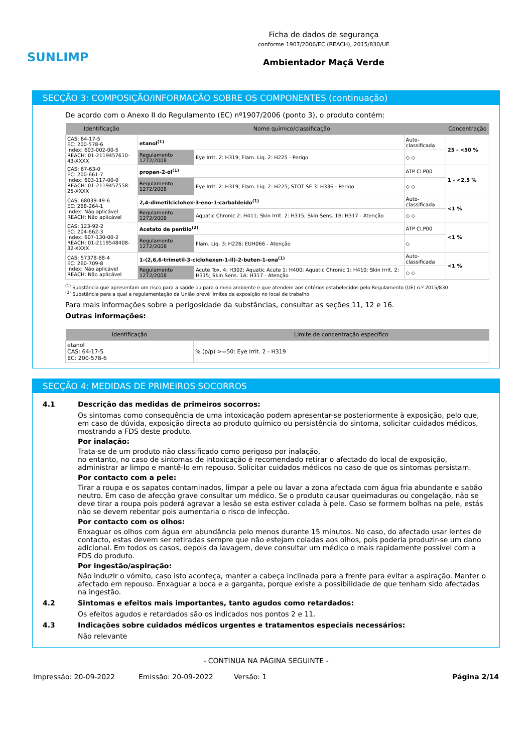SUNLIMP
Ficha de dados de segurança
conforme 1907/2006/EC (REACH), 2015/830/UE
Ambientador Maçã Verde
SECÇÃO 3: COMPOSIÇÃO/INFORMAÇÃO SOBRE OS COMPONENTES (continuação)
De acordo com o Anexo II do Regulamento (EC) nº1907/2006 (ponto 3), o produto contém:
| Identificação | Nome químico/classificação | | | Concentração |
| --- | --- | --- | --- | --- |
| CAS: 64-17-5 EC: 200-578-6 Index: 603-002-00-5 REACH: 01-2119457610-43-XXXX | etanol<sup>(1)</sup> | | Auto-classificada | 25 - <50 % |
| | Regulamento 1272/2008 | Eye Irrit. 2: H319; Flam. Liq. 2: H225 - Perigo | ◇ ◇ | |
| CAS: 67-63-0 EC: 200-661-7 Index: 603-117-00-0 REACH: 01-2119457558-25-XXXX | propan-2-ol<sup>(1)</sup> | | ATP CLP00 | 1 - <2,5 % |
| | Regulamento 1272/2008 | Eye Irrit. 2: H319; Flam. Liq. 2: H225; STOT SE 3: H336 - Perigo | ◇ ◇ | |
| CAS: 68039-49-6 EC: 268-264-1 Index: Não aplicável REACH: Não aplicável | 2,4-dimetilciclohex-3-eno-1-carbaldeido<sup>(1)</sup> | | Auto-classificada | <1 % |
| | Regulamento 1272/2008 | Aquatic Chronic 2: H411; Skin Irrit. 2: H315; Skin Sens. 1B: H317 - Atenção | ◇ ◇ | |
| CAS: 123-92-2 EC: 204-662-3 Index: 607-130-00-2 REACH: 01-2119548408-32-XXXX | Acetato de pentilo<sup>(2)</sup> | | ATP CLP00 | <1 % |
| | Regulamento 1272/2008 | Flam. Liq. 3: H226; EUH066 - Atenção | ◇ | |
| CAS: 57378-68-4 EC: 260-709-8 Index: Não aplicável REACH: Não aplicável | 1-(2,6,6-trimetil-3-ciclohexen-1-il)-2-buten-1-ona<sup>(1)</sup> | | Auto-classificada | <1 % |
| | Regulamento 1272/2008 | Acute Tox. 4: H302; Aquatic Acute 1: H400; Aquatic Chronic 1: H410; Skin Irrit. 2: H315; Skin Sens. 1A: H317 - Atenção | ◇ ◇ | |
<sup>(1)</sup> Substância que apresentam um risco para a saúde ou para o meio ambiente e que atendem aos critérios estabelecidos pelo Regulamento (UE) n.º 2015/830
<sup>(2)</sup> Substância para a qual a regulamentação da União prevê limites de exposição no local de trabalho
Para mais informações sobre a perigosidade da substâncias, consultar as seções 11, 12 e 16.
Outras informações:
| Identificação | Limite de concentração específico |
| --- | --- |
| etanol CAS: 64-17-5 EC: 200-578-6 | % (p/p) >=50: Eye Irrit. 2 - H319 |
SECÇÃO 4: MEDIDAS DE PRIMEIROS SOCORROS
4.1 Descrição das medidas de primeiros socorros:
Os sintomas como consequência de uma intoxicação podem apresentar-se posteriormente à exposição, pelo que, em caso de dúvida, exposição directa ao produto químico ou persistência do sintoma, solicitar cuidados médicos, mostrando a FDS deste produto.
Por inalação:
Trata-se de um produto não classificado como perigoso por inalação,
no entanto, no caso de sintomas de intoxicação é recomendado retirar o afectado do local de exposição, administrar ar limpo e mantê-lo em repouso. Solicitar cuidados médicos no caso de que os sintomas persistam.
Por contacto com a pele:
Tirar a roupa e os sapatos contaminados, limpar a pele ou lavar a zona afectada com água fria abundante e sabão neutro. Em caso de afecção grave consultar um médico. Se o produto causar queimaduras ou congelação, não se deve tirar a roupa pois poderá agravar a lesão se esta estiver colada à pele. Caso se formem bolhas na pele, estás não se devem rebentar pois aumentaria o risco de infecção.
Por contacto com os olhos:
Enxaguar os olhos com água em abundância pelo menos durante 15 minutos. No caso, do afectado usar lentes de contacto, estas devem ser retiradas sempre que não estejam coladas aos olhos, pois poderia produzir-se um dano adicional. Em todos os casos, depois da lavagem, deve consultar um médico o mais rapidamente possível com a FDS do produto.
Por ingestão/aspiração:
Não induzir o vómito, caso isto aconteça, manter a cabeça inclinada para a frente para evitar a aspiração. Manter o afectado em repouso. Enxaguar a boca e a garganta, porque existe a possibilidade de que tenham sido afectadas na ingestão.
4.2 Sintomas e efeitos mais importantes, tanto agudos como retardados:
Os efeitos agudos e retardados são os indicados nos pontos 2 e 11.
4.3 Indicações sobre cuidados médicos urgentes e tratamentos especiais necessários:
Não relevante
- CONTINUA NA PÁGINA SEGUINTE -
Impressão: 20-09-2022 Emissão: 20-09-2022 Versão: 1 Página 2/14